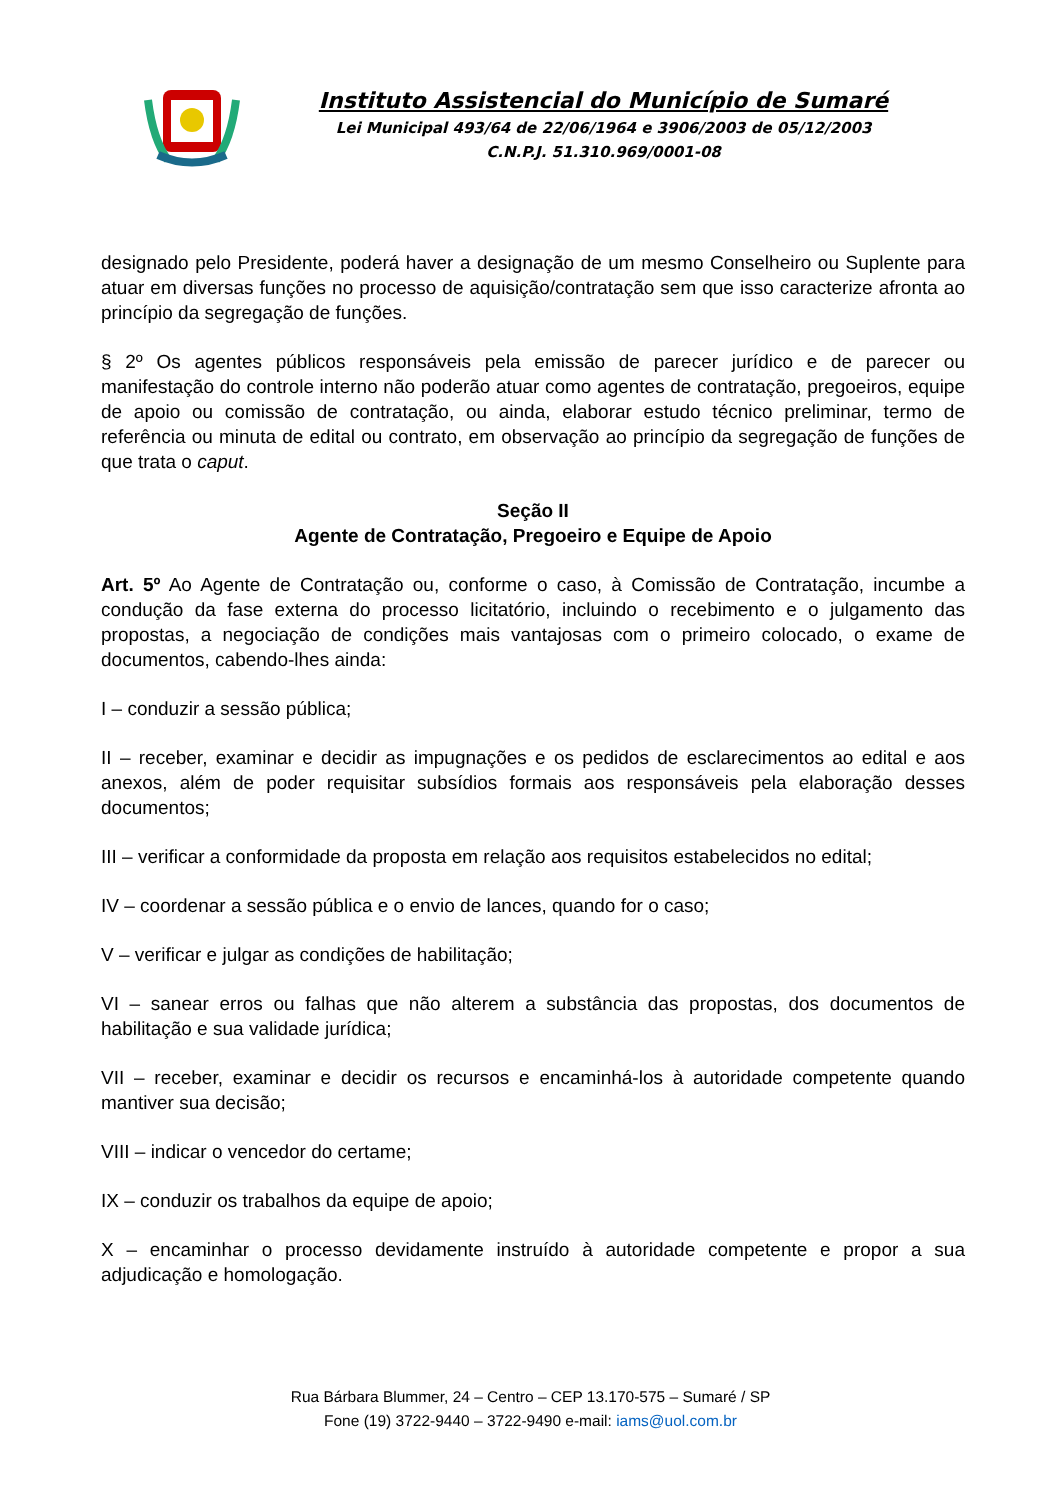Instituto Assistencial do Município de Sumaré
Lei Municipal 493/64 de 22/06/1964 e 3906/2003 de 05/12/2003
C.N.P.J. 51.310.969/0001-08
designado pelo Presidente, poderá haver a designação de um mesmo Conselheiro ou Suplente para atuar em diversas funções no processo de aquisição/contratação sem que isso caracterize afronta ao princípio da segregação de funções.
§ 2º Os agentes públicos responsáveis pela emissão de parecer jurídico e de parecer ou manifestação do controle interno não poderão atuar como agentes de contratação, pregoeiros, equipe de apoio ou comissão de contratação, ou ainda, elaborar estudo técnico preliminar, termo de referência ou minuta de edital ou contrato, em observação ao princípio da segregação de funções de que trata o caput.
Seção II
Agente de Contratação, Pregoeiro e Equipe de Apoio
Art. 5º Ao Agente de Contratação ou, conforme o caso, à Comissão de Contratação, incumbe a condução da fase externa do processo licitatório, incluindo o recebimento e o julgamento das propostas, a negociação de condições mais vantajosas com o primeiro colocado, o exame de documentos, cabendo-lhes ainda:
I – conduzir a sessão pública;
II – receber, examinar e decidir as impugnações e os pedidos de esclarecimentos ao edital e aos anexos, além de poder requisitar subsídios formais aos responsáveis pela elaboração desses documentos;
III – verificar a conformidade da proposta em relação aos requisitos estabelecidos no edital;
IV – coordenar a sessão pública e o envio de lances, quando for o caso;
V – verificar e julgar as condições de habilitação;
VI – sanear erros ou falhas que não alterem a substância das propostas, dos documentos de habilitação e sua validade jurídica;
VII – receber, examinar e decidir os recursos e encaminhá-los à autoridade competente quando mantiver sua decisão;
VIII – indicar o vencedor do certame;
IX – conduzir os trabalhos da equipe de apoio;
X – encaminhar o processo devidamente instruído à autoridade competente e propor a sua adjudicação e homologação.
Rua Bárbara Blummer, 24 – Centro – CEP 13.170-575 – Sumaré / SP
Fone (19) 3722-9440 – 3722-9490 e-mail: iams@uol.com.br